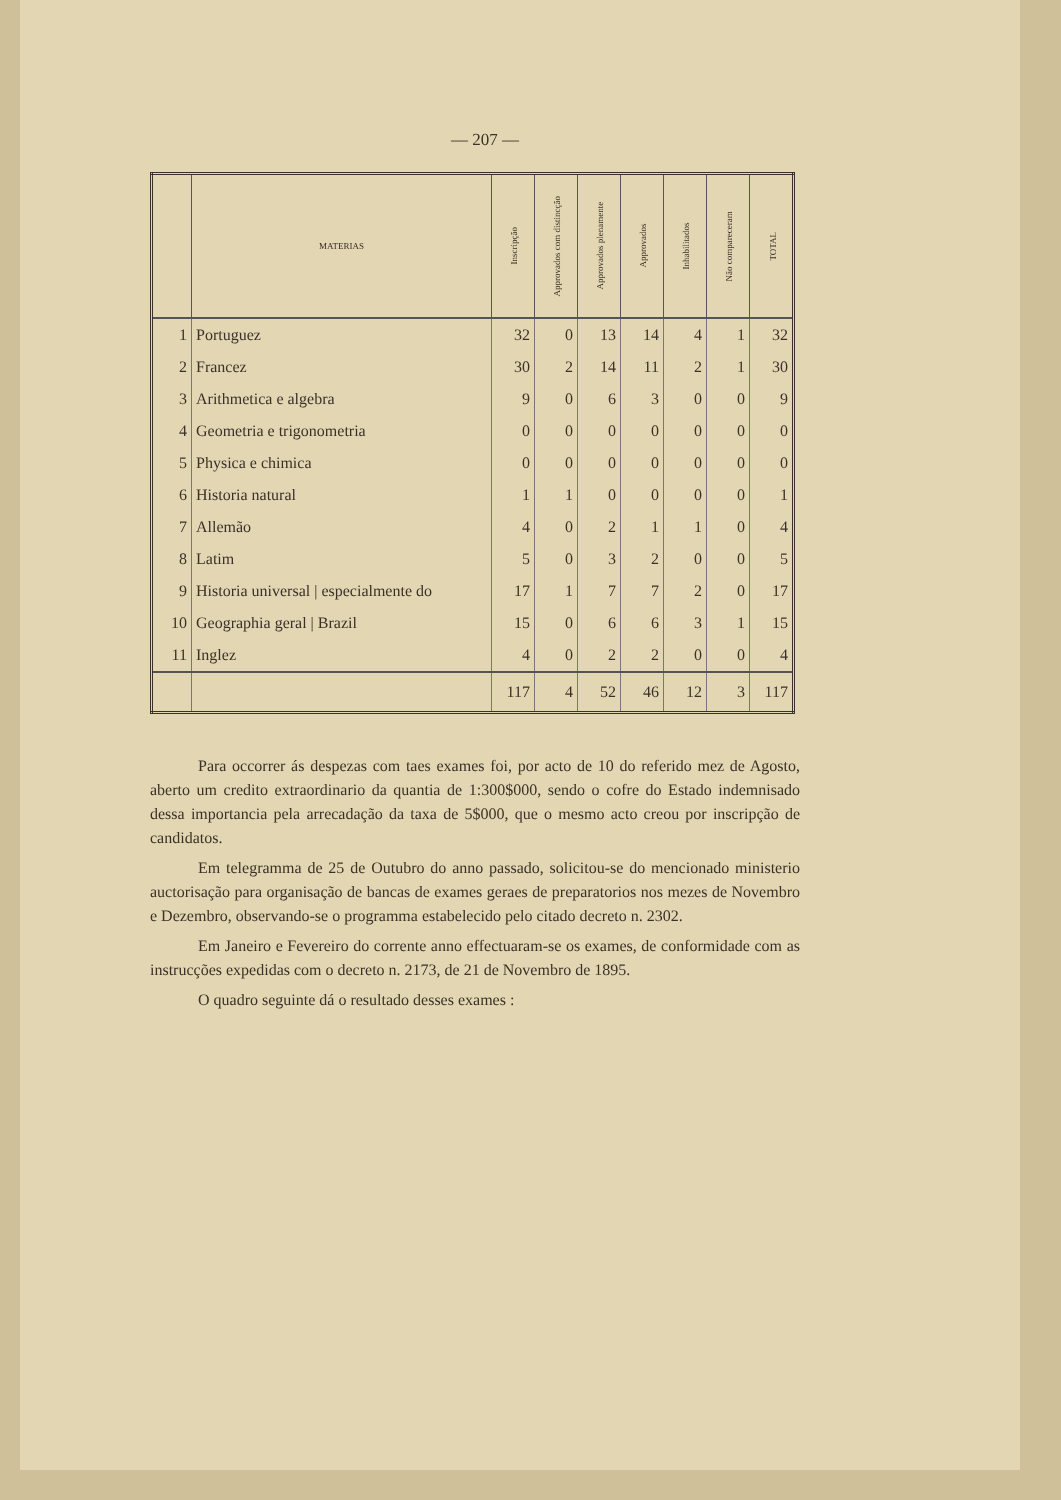— 207 —
| | MATERIAS | Inscripção | Approvados com distincção | Approvados plenamente | Approvados | Inhabilitados | Não compareceram | TOTAL |
| --- | --- | --- | --- | --- | --- | --- | --- | --- |
| 1 | Portuguez | 32 | 0 | 13 | 14 | 4 | 1 | 32 |
| 2 | Francez | 30 | 2 | 14 | 11 | 2 | 1 | 30 |
| 3 | Arithmetica e algebra | 9 | 0 | 6 | 3 | 0 | 0 | 9 |
| 4 | Geometria e trigonometria | 0 | 0 | 0 | 0 | 0 | 0 | 0 |
| 5 | Physica e chimica | 0 | 0 | 0 | 0 | 0 | 0 | 0 |
| 6 | Historia natural | 1 | 1 | 0 | 0 | 0 | 0 | 1 |
| 7 | Allemão | 4 | 0 | 2 | 1 | 1 | 0 | 4 |
| 8 | Latim | 5 | 0 | 3 | 2 | 0 | 0 | 5 |
| 9 | Historia universal / especialmente do | 17 | 1 | 7 | 7 | 2 | 0 | 17 |
| 10 | Geographia geral / Brazil | 15 | 0 | 6 | 6 | 3 | 1 | 15 |
| 11 | Inglez | 4 | 0 | 2 | 2 | 0 | 0 | 4 |
| | | 117 | 4 | 52 | 46 | 12 | 3 | 117 |
Para occorrer ás despezas com taes exames foi, por acto de 10 do referido mez de Agosto, aberto um credito extraordinario da quantia de 1:300$000, sendo o cofre do Estado indemnisado dessa importancia pela arrecadação da taxa de 5$000, que o mesmo acto creou por inscripção de candidatos.
Em telegramma de 25 de Outubro do anno passado, solicitou-se do mencionado ministerio auctorisação para organisação de bancas de exames geraes de preparatorios nos mezes de Novembro e Dezembro, observando-se o programma estabelecido pelo citado decreto n. 2302.
Em Janeiro e Fevereiro do corrente anno effectuaram-se os exames, de conformidade com as instrucções expedidas com o decreto n. 2173, de 21 de Novembro de 1895.
O quadro seguinte dá o resultado desses exames :